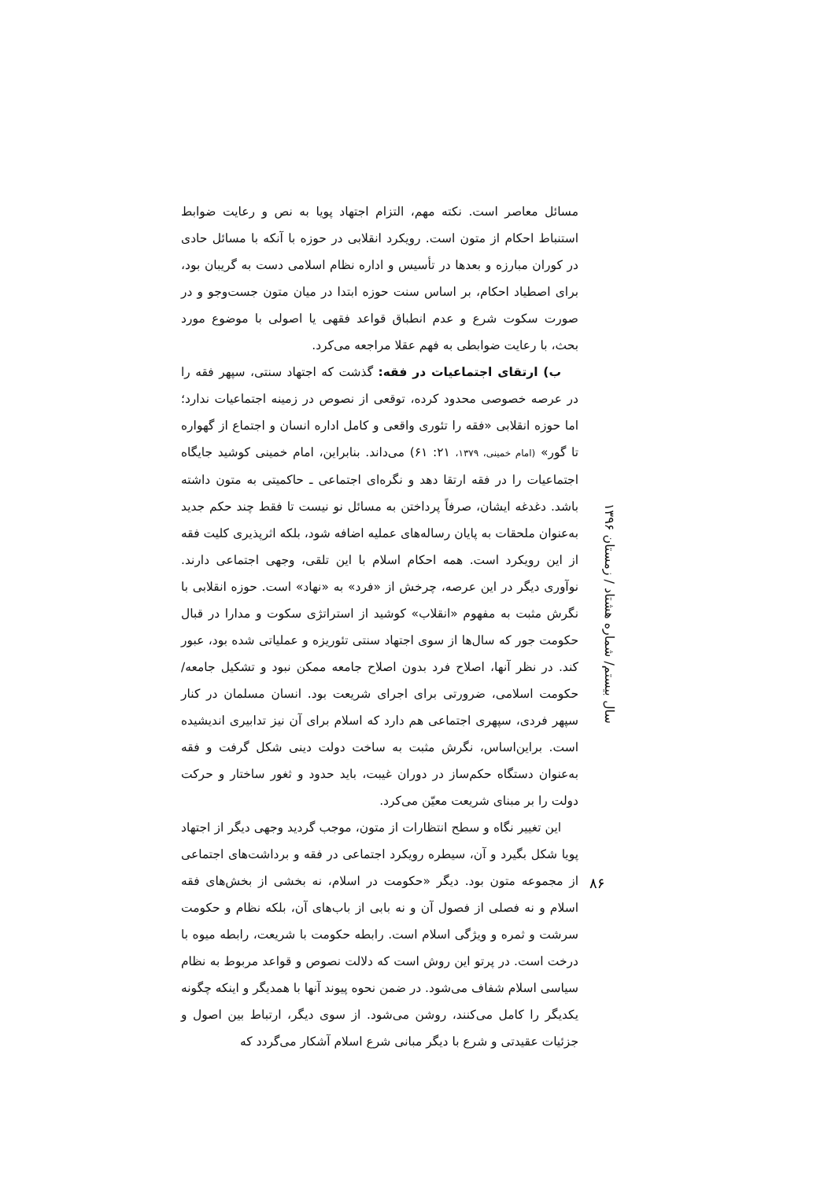مسائل معاصر است. نکته مهم، التزام اجتهاد پویا به نص و رعایت ضوابط استنباط احکام از متون است. رویکرد انقلابی در حوزه با آنکه با مسائل حادی در کوران مبارزه و بعدها در تأسیس و اداره نظام اسلامی دست به گریبان بود، برای اصطیاد احکام، بر اساس سنت حوزه ابتدا در میان متون جست‌وجو و در صورت سکوت شرع و عدم انطباق قواعد فقهی یا اصولی با موضوع مورد بحث، با رعایت ضوابطی به فهم عقلا مراجعه می‌کرد.
ب) ارتقای اجتماعیات در فقه: گذشت که اجتهاد سنتی، سپهر فقه را در عرصه خصوصی محدود کرده، توقعی از نصوص در زمینه اجتماعیات ندارد؛ اما حوزه انقلابی «فقه را تئوری واقعی و کامل اداره انسان و اجتماع از گهواره تا گور» (امام خمینی، ۱۳۷۹، ۲۱: ۶۱) می‌داند. بنابراین، امام خمینی کوشید جایگاه اجتماعیات را در فقه ارتقا دهد و نگره‌ای اجتماعی ـ حاکمیتی به متون داشته باشد. دغدغه ایشان، صرفاً پرداختن به مسائل نو نیست تا فقط چند حکم جدید به‌عنوان ملحقات به پایان رساله‌های عملیه اضافه شود، بلکه اثرپذیری کلیت فقه از این رویکرد است. همه احکام اسلام با این تلقی، وجهی اجتماعی دارند. نوآوری دیگر در این عرصه، چرخش از «فرد» به «نهاد» است. حوزه انقلابی با نگرش مثبت به مفهوم «انقلاب» کوشید از استراتژی سکوت و مدارا در قبال حکومت جور که سال‌ها از سوی اجتهاد سنتی تئوریزه و عملیاتی شده بود، عبور کند. در نظر آنها، اصلاح فرد بدون اصلاح جامعه ممکن نبود و تشکیل جامعه/حکومت اسلامی، ضرورتی برای اجرای شریعت بود. انسان مسلمان در کنار سپهر فردی، سپهری اجتماعی هم دارد که اسلام برای آن نیز تدابیری اندیشیده است. براین‌اساس، نگرش مثبت به ساخت دولت دینی شکل گرفت و فقه به‌عنوان دستگاه حکم‌ساز در دوران غیبت، باید حدود و ثغور ساختار و حرکت دولت را بر مبنای شریعت معیّن می‌کرد.
این تغییر نگاه و سطح انتظارات از متون، موجب گردید وجهی دیگر از اجتهاد پویا شکل بگیرد و آن، سیطره رویکرد اجتماعی در فقه و برداشت‌های اجتماعی از مجموعه متون بود. دیگر «حکومت در اسلام، نه بخشی از بخش‌های فقه اسلام و نه فصلی از فصول آن و نه بابی از باب‌های آن، بلکه نظام و حکومت سرشت و ثمره و ویژگی اسلام است. رابطه حکومت با شریعت، رابطه میوه با درخت است. در پرتو این روش است که دلالت نصوص و قواعد مربوط به نظام سیاسی اسلام شفاف می‌شود. در ضمن نحوه پیوند آنها با همدیگر و اینکه چگونه یکدیگر را کامل می‌کنند، روشن می‌شود. از سوی دیگر، ارتباط بین اصول و جزئیات عقیدتی و شرع با دیگر مبانی شرع اسلام آشکار می‌گردد که
سال بیستم/ شماره هشتاد / زمستان ۱۳۹۶
۸۶